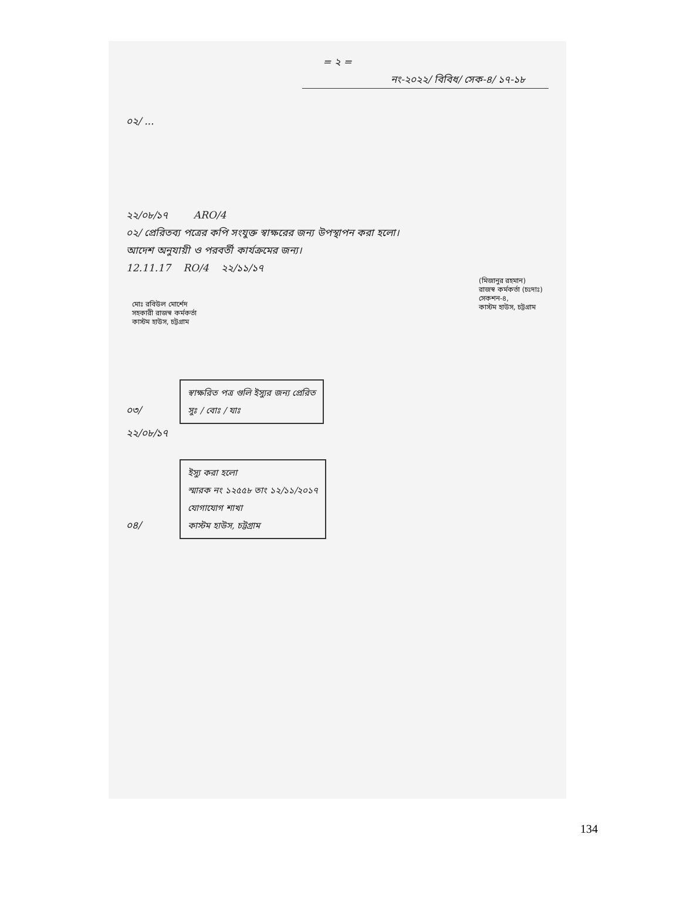= ২ =
নং-২০২২/ বিবিধ/ সেক-৪/ ১৭-১৮
০২/ ...
২২/০৮/১৭ ARO/4
০২/ প্রেরিতব্য পত্রের কপি সংযুক্ত স্বাক্ষরের জন্য উপস্থাপন করা হলো।
আদেশ অনুযায়ী ও পরবর্তী কার্যক্রমের জন্য।
12.11.17 RO/4 ২২/১১/১৭
মোঃ রবিউল মোর্শেদ
সহকারী রাজস্ব কর্মকর্তা
কাস্টম হাউস, চট্টগ্রাম
(মিজানুর রহমান)
রাজস্ব কর্মকর্তা (চঃদাঃ)
সেকশন-৪,
কাস্টম হাউস, চট্টগ্রাম
০৩/ স্বাক্ষরিত পত্র গুলি ইস্যুর জন্য প্রেরিত
সুঃ / বোঃ / যাঃ
২২/০৮/১৭
০৪/ ইস্যু করা হলো
স্মারক নং ১২৫৫৮ তাং ১২/১১/২০১৭
যোগাযোগ শাখা
কাস্টম হাউস, চট্টগ্রাম
134